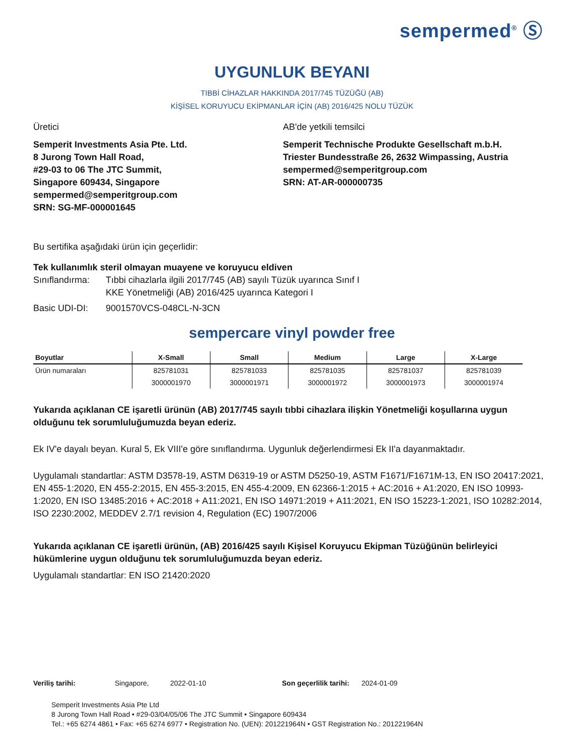sempermed<sup>®</sup> Ⓢ
UYGUNLUK BEYANI
TIBBİ CİHAZLAR HAKKINDA 2017/745 TÜZÜĞÜ (AB)
KİŞİSEL KORUYUCU EKİPMANLAR İÇİN (AB) 2016/425 NOLU TÜZÜK
Üretici
Semperit Investments Asia Pte. Ltd.
8 Jurong Town Hall Road,
#29-03 to 06 The JTC Summit,
Singapore 609434, Singapore
sempermed@semperitgroup.com
SRN: SG-MF-000001645
AB'de yetkili temsilci
Semperit Technische Produkte Gesellschaft m.b.H.
Triester Bundesstraße 26, 2632 Wimpassing, Austria
sempermed@semperitgroup.com
SRN: AT-AR-000000735
Bu sertifika aşağıdaki ürün için geçerlidir:
Tek kullanımlık steril olmayan muayene ve koruyucu eldiven
Sınıflandırma: Tıbbi cihazlarla ilgili 2017/745 (AB) sayılı Tüzük uyarınca Sınıf I
KKE Yönetmeliği (AB) 2016/425 uyarınca Kategori I
Basic UDI-DI: 9001570VCS-048CL-N-3CN
sempercare vinyl powder free
| Boyutlar | X-Small | Small | Medium | Large | X-Large |
| --- | --- | --- | --- | --- | --- |
| Ürün numaraları | 825781031 | 825781033 | 825781035 | 825781037 | 825781039 |
| | 3000001970 | 3000001971 | 3000001972 | 3000001973 | 3000001974 |
Yukarıda açıklanan CE işaretli ürünün (AB) 2017/745 sayılı tıbbi cihazlara ilişkin Yönetmeliği koşullarına uygun olduğunu tek sorumluluğumuzda beyan ederiz.
Ek IV'e dayalı beyan. Kural 5, Ek VIII'e göre sınıflandırma. Uygunluk değerlendirmesi Ek II'a dayanmaktadır.
Uygulamalı standartlar: ASTM D3578-19, ASTM D6319-19 or ASTM D5250-19, ASTM F1671/F1671M-13, EN ISO 20417:2021, EN 455-1:2020, EN 455-2:2015, EN 455-3:2015, EN 455-4:2009, EN 62366-1:2015 + AC:2016 + A1:2020, EN ISO 10993-1:2020, EN ISO 13485:2016 + AC:2018 + A11:2021, EN ISO 14971:2019 + A11:2021, EN ISO 15223-1:2021, ISO 10282:2014, ISO 2230:2002, MEDDEV 2.7/1 revision 4, Regulation (EC) 1907/2006
Yukarıda açıklanan CE işaretli ürünün, (AB) 2016/425 sayılı Kişisel Koruyucu Ekipman Tüzüğünün belirleyici hükümlerine uygun olduğunu tek sorumluluğumuzda beyan ederiz.
Uygulamalı standartlar: EN ISO 21420:2020
Veriliş tarihi: Singapore, 2022-01-10 Son geçerlilik tarihi: 2024-01-09
Semperit Investments Asia Pte Ltd
8 Jurong Town Hall Road • #29-03/04/05/06 The JTC Summit • Singapore 609434
Tel.: +65 6274 4861 • Fax: +65 6274 6977 • Registration No. (UEN): 201221964N • GST Registration No.: 201221964N